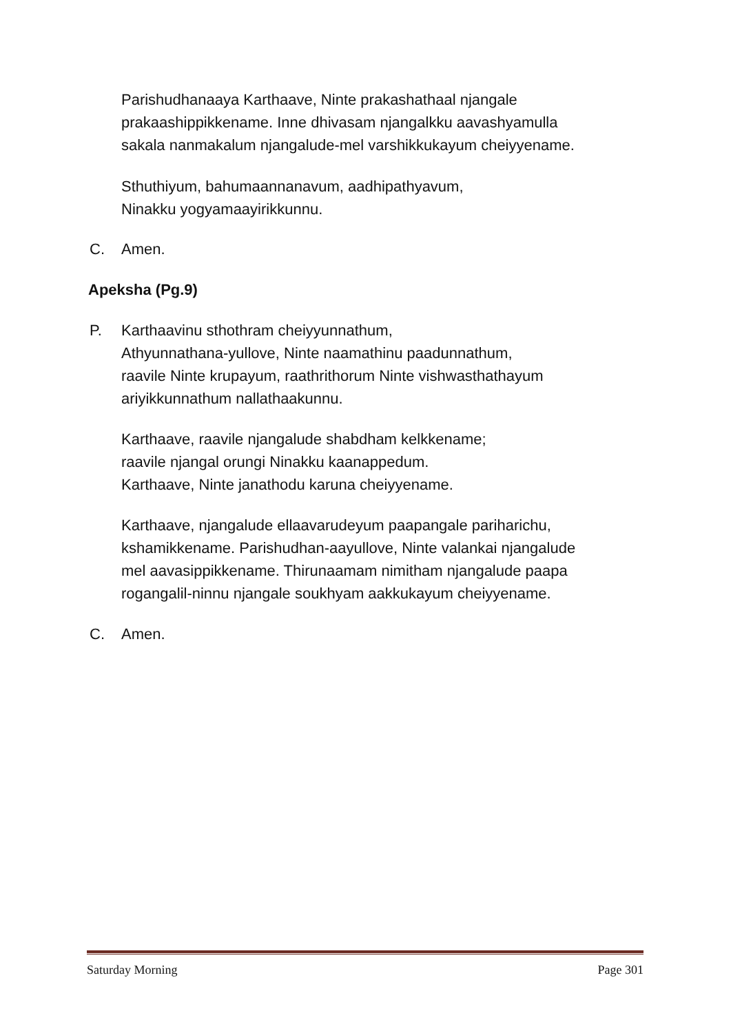Parishudhanaaya Karthaave, Ninte prakashathaal njangale
prakaashippikkename. Inne dhivasam njangalkku aavashyamulla
sakala nanmakalum njangalude-mel varshikkukayum cheiyyename.
Sthuthiyum, bahumaannanavum, aadhipathyavum,
Ninakku yogyamaayirikkunnu.
C. Amen.
Apeksha (Pg.9)
P. Karthaavinu sthothram cheiyyunnathum,
Athyunnathana-yullove, Ninte naamathinu paadunnathum,
raavile Ninte krupayum, raathrithorum Ninte vishwasthathayum
ariyikkunnathum nallathaakunnu.
Karthaave, raavile njangalude shabdham kelkkename;
raavile njangal orungi Ninakku kaanappedum.
Karthaave, Ninte janathodu karuna cheiyyename.
Karthaave, njangalude ellaavarudeyum paapangale pariharichu,
kshamikkename. Parishudhan-aayullove, Ninte valankai njangalude
mel aavasippikkename. Thirunaamam nimitham njangalude paapa
rogangalil-ninnu njangale soukhyam aakkukayum cheiyyename.
C. Amen.
Saturday Morning Page 301